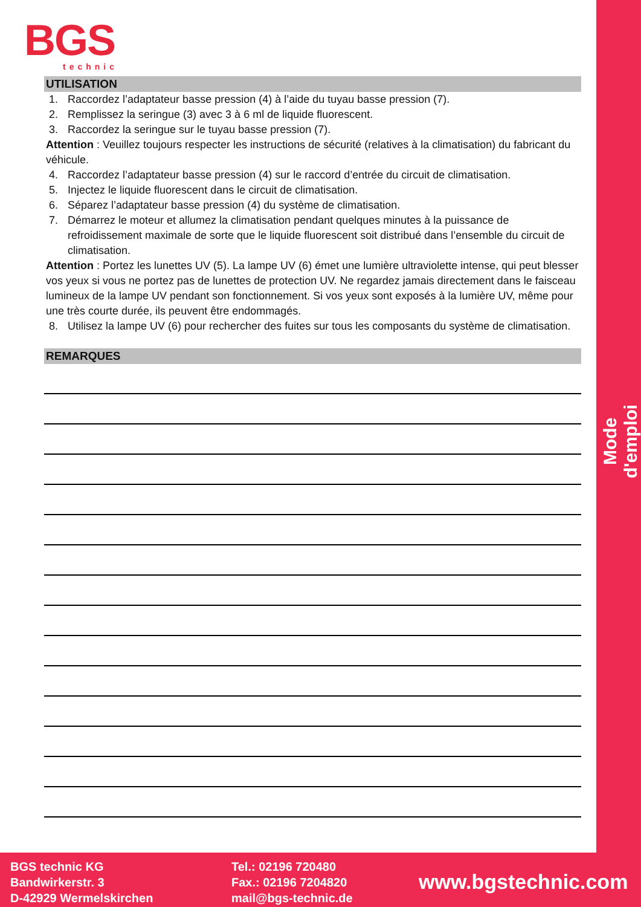BGS
technic
Mode d'emploi
UTILISATION
1. Raccordez l’adaptateur basse pression (4) à l’aide du tuyau basse pression (7).
2. Remplissez la seringue (3) avec 3 à 6 ml de liquide fluorescent.
3. Raccordez la seringue sur le tuyau basse pression (7).
Attention : Veuillez toujours respecter les instructions de sécurité (relatives à la climatisation) du fabricant du véhicule.
4. Raccordez l’adaptateur basse pression (4) sur le raccord d’entrée du circuit de climatisation.
5. Injectez le liquide fluorescent dans le circuit de climatisation.
6. Séparez l’adaptateur basse pression (4) du système de climatisation.
7. Démarrez le moteur et allumez la climatisation pendant quelques minutes à la puissance de refroidissement maximale de sorte que le liquide fluorescent soit distribué dans l’ensemble du circuit de climatisation.
Attention : Portez les lunettes UV (5). La lampe UV (6) émet une lumière ultraviolette intense, qui peut blesser vos yeux si vous ne portez pas de lunettes de protection UV. Ne regardez jamais directement dans le faisceau lumineux de la lampe UV pendant son fonctionnement. Si vos yeux sont exposés à la lumière UV, même pour une très courte durée, ils peuvent être endommagés.
8. Utilisez la lampe UV (6) pour rechercher des fuites sur tous les composants du système de climatisation.
REMARQUES
BGS technic KG
Bandwirkerstr. 3
D-42929 Wermelskirchen
Tel.: 02196 720480
Fax.: 02196 7204820
mail@bgs-technic.de
www.bgstechnic.com